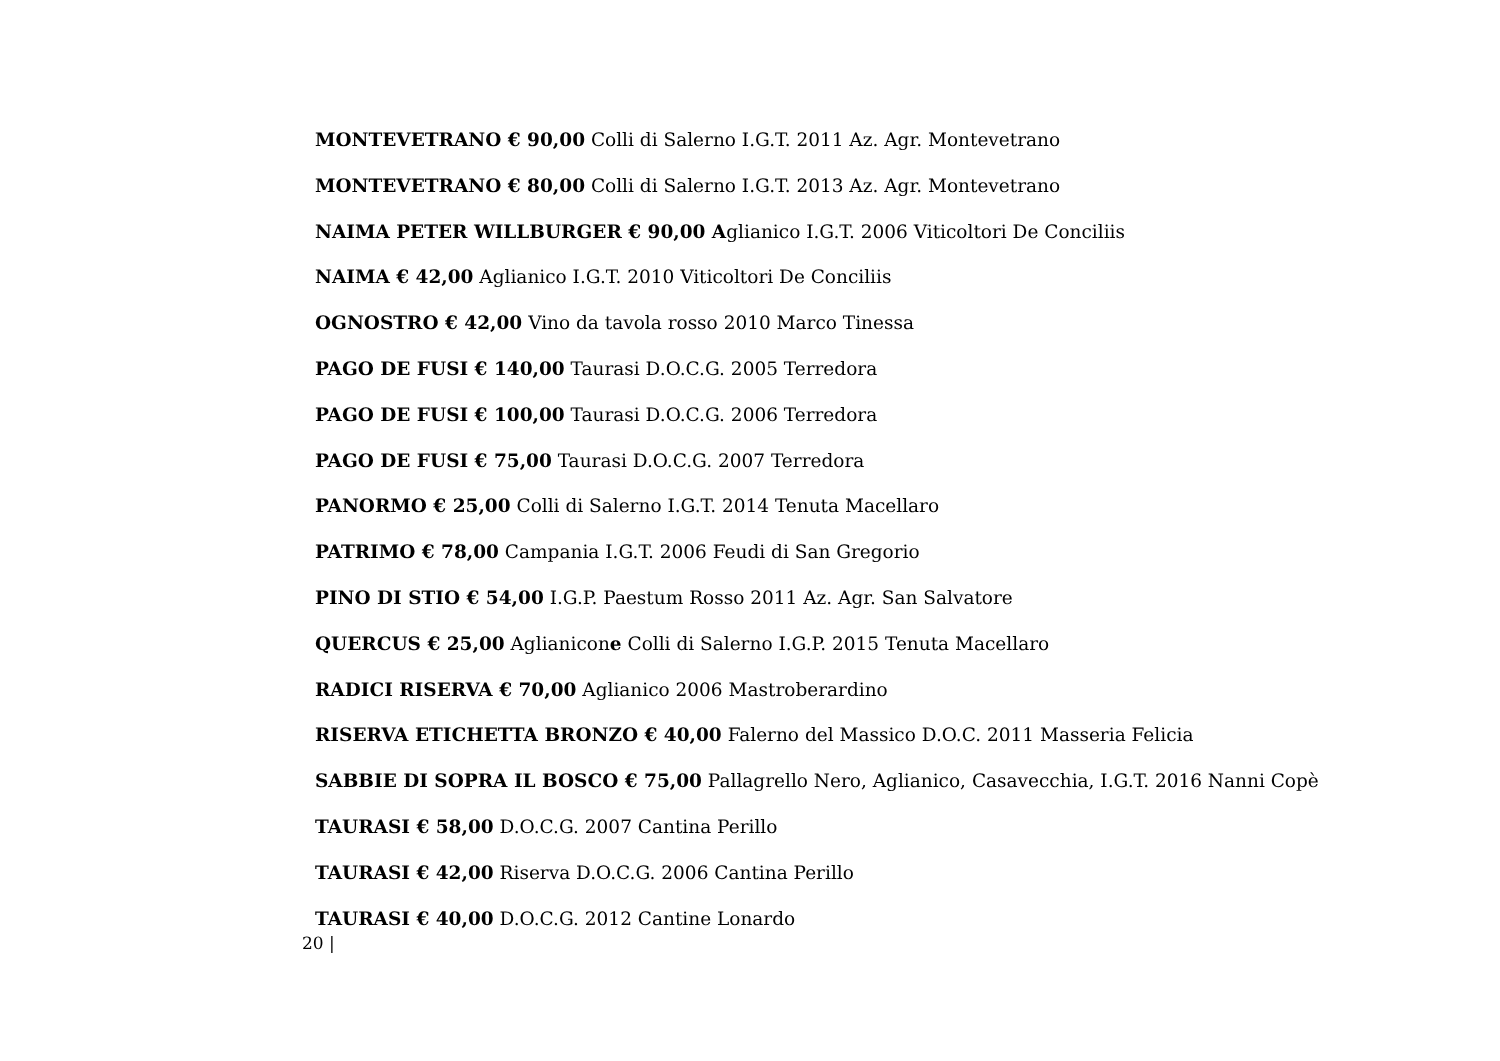MONTEVETRANO € 90,00 Colli di Salerno I.G.T. 2011 Az. Agr. Montevetrano
MONTEVETRANO € 80,00 Colli di Salerno I.G.T. 2013 Az. Agr. Montevetrano
NAIMA PETER WILLBURGER € 90,00 Aglianico I.G.T. 2006 Viticoltori De Conciliis
NAIMA € 42,00 Aglianico I.G.T. 2010 Viticoltori De Conciliis
OGNOSTRO € 42,00 Vino da tavola rosso 2010 Marco Tinessa
PAGO DE FUSI € 140,00 Taurasi D.O.C.G. 2005 Terredora
PAGO DE FUSI € 100,00 Taurasi D.O.C.G. 2006 Terredora
PAGO DE FUSI € 75,00 Taurasi D.O.C.G. 2007 Terredora
PANORMO € 25,00 Colli di Salerno I.G.T. 2014 Tenuta Macellaro
PATRIMO € 78,00 Campania I.G.T. 2006 Feudi di San Gregorio
PINO DI STIO € 54,00 I.G.P. Paestum Rosso 2011 Az. Agr. San Salvatore
QUERCUS € 25,00 Aglianicone Colli di Salerno I.G.P. 2015 Tenuta Macellaro
RADICI RISERVA € 70,00 Aglianico 2006 Mastroberardino
RISERVA ETICHETTA BRONZO € 40,00 Falerno del Massico D.O.C. 2011 Masseria Felicia
SABBIE DI SOPRA IL BOSCO € 75,00 Pallagrello Nero, Aglianico, Casavecchia, I.G.T. 2016 Nanni Copè
TAURASI € 58,00 D.O.C.G. 2007 Cantina Perillo
TAURASI € 42,00 Riserva D.O.C.G. 2006 Cantina Perillo
TAURASI € 40,00 D.O.C.G. 2012 Cantine Lonardo
20 |